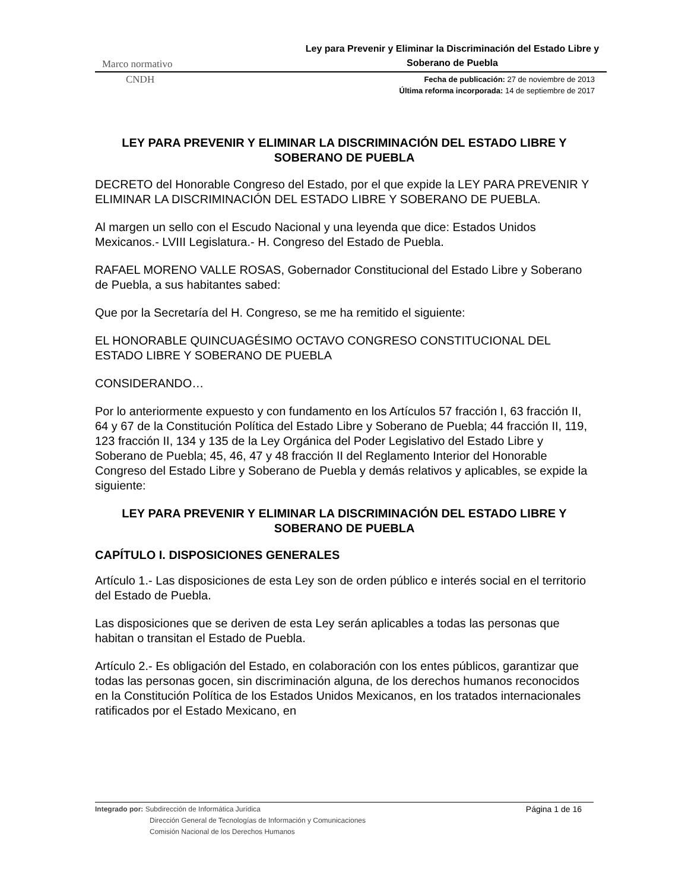Marco normativo Ley para Prevenir y Eliminar la Discriminación del Estado Libre y Soberano de Puebla
CNDH
Fecha de publicación: 27 de noviembre de 2013
Última reforma incorporada: 14 de septiembre de 2017
LEY PARA PREVENIR Y ELIMINAR LA DISCRIMINACIÓN DEL ESTADO LIBRE Y SOBERANO DE PUEBLA
DECRETO del Honorable Congreso del Estado, por el que expide la LEY PARA PREVENIR Y ELIMINAR LA DISCRIMINACIÓN DEL ESTADO LIBRE Y SOBERANO DE PUEBLA.
Al margen un sello con el Escudo Nacional y una leyenda que dice: Estados Unidos Mexicanos.- LVIII Legislatura.- H. Congreso del Estado de Puebla.
RAFAEL MORENO VALLE ROSAS, Gobernador Constitucional del Estado Libre y Soberano de Puebla, a sus habitantes sabed:
Que por la Secretaría del H. Congreso, se me ha remitido el siguiente:
EL HONORABLE QUINCUAGÉSIMO OCTAVO CONGRESO CONSTITUCIONAL DEL ESTADO LIBRE Y SOBERANO DE PUEBLA
CONSIDERANDO…
Por lo anteriormente expuesto y con fundamento en los Artículos 57 fracción I, 63 fracción II, 64 y 67 de la Constitución Política del Estado Libre y Soberano de Puebla; 44 fracción II, 119, 123 fracción II, 134 y 135 de la Ley Orgánica del Poder Legislativo del Estado Libre y Soberano de Puebla; 45, 46, 47 y 48 fracción II del Reglamento Interior del Honorable Congreso del Estado Libre y Soberano de Puebla y demás relativos y aplicables, se expide la siguiente:
LEY PARA PREVENIR Y ELIMINAR LA DISCRIMINACIÓN DEL ESTADO LIBRE Y SOBERANO DE PUEBLA
CAPÍTULO I. DISPOSICIONES GENERALES
Artículo 1.- Las disposiciones de esta Ley son de orden público e interés social en el territorio del Estado de Puebla.
Las disposiciones que se deriven de esta Ley serán aplicables a todas las personas que habitan o transitan el Estado de Puebla.
Artículo 2.- Es obligación del Estado, en colaboración con los entes públicos, garantizar que todas las personas gocen, sin discriminación alguna, de los derechos humanos reconocidos en la Constitución Política de los Estados Unidos Mexicanos, en los tratados internacionales ratificados por el Estado Mexicano, en
Integrado por: Subdirección de Informática Jurídica
Dirección General de Tecnologías de Información y Comunicaciones
Comisión Nacional de los Derechos Humanos
Página 1 de 16